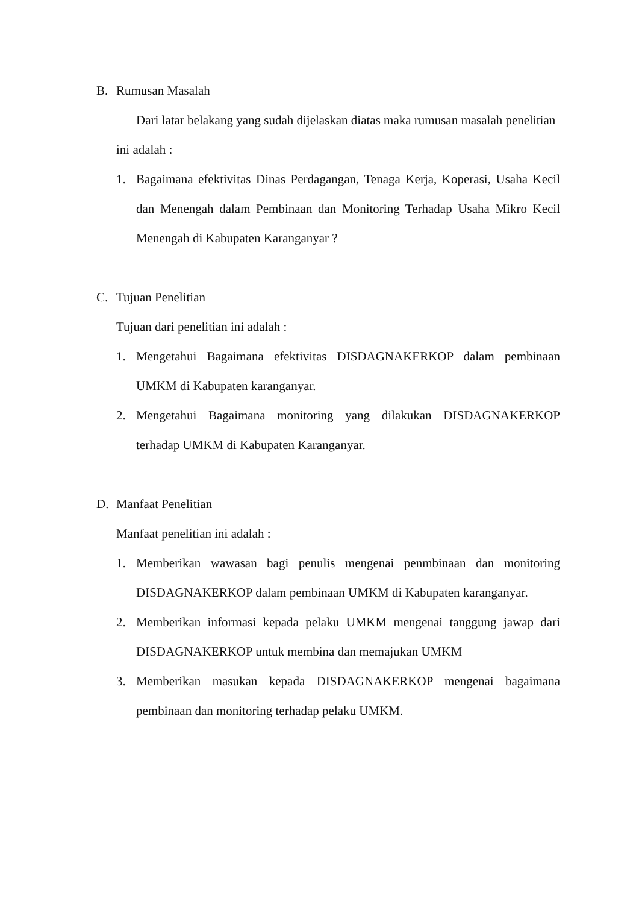B. Rumusan Masalah
Dari latar belakang yang sudah dijelaskan diatas maka rumusan masalah penelitian ini adalah :
1. Bagaimana efektivitas Dinas Perdagangan, Tenaga Kerja, Koperasi, Usaha Kecil dan Menengah dalam Pembinaan dan Monitoring Terhadap Usaha Mikro Kecil Menengah di Kabupaten Karanganyar ?
C. Tujuan Penelitian
Tujuan dari penelitian ini adalah :
1. Mengetahui Bagaimana efektivitas DISDAGNAKERKOP dalam pembinaan UMKM di Kabupaten karanganyar.
2. Mengetahui Bagaimana monitoring yang dilakukan DISDAGNAKERKOP terhadap UMKM di Kabupaten Karanganyar.
D. Manfaat Penelitian
Manfaat penelitian ini adalah :
1. Memberikan wawasan bagi penulis mengenai penmbinaan dan monitoring DISDAGNAKERKOP dalam pembinaan UMKM di Kabupaten karanganyar.
2. Memberikan informasi kepada pelaku UMKM mengenai tanggung jawap dari DISDAGNAKERKOP untuk membina dan memajukan UMKM
3. Memberikan masukan kepada DISDAGNAKERKOP mengenai bagaimana pembinaan dan monitoring terhadap pelaku UMKM.